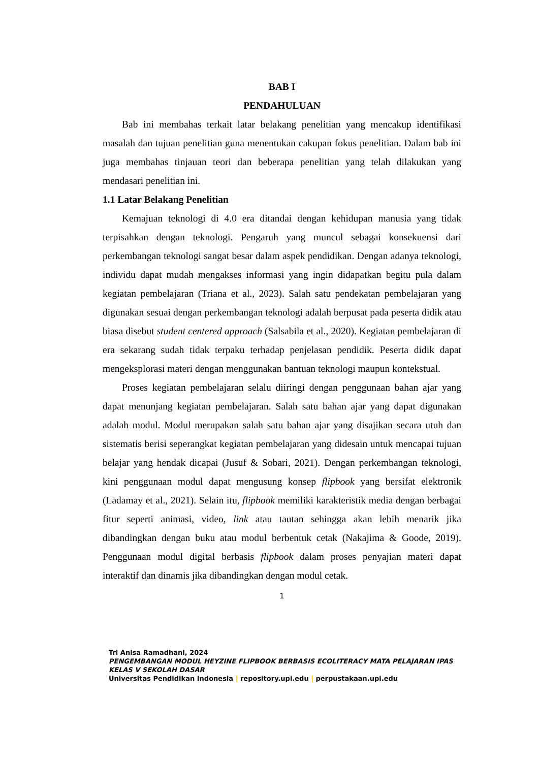BAB I
PENDAHULUAN
Bab ini membahas terkait latar belakang penelitian yang mencakup identifikasi masalah dan tujuan penelitian guna menentukan cakupan fokus penelitian. Dalam bab ini juga membahas tinjauan teori dan beberapa penelitian yang telah dilakukan yang mendasari penelitian ini.
1.1 Latar Belakang Penelitian
Kemajuan teknologi di 4.0 era ditandai dengan kehidupan manusia yang tidak terpisahkan dengan teknologi. Pengaruh yang muncul sebagai konsekuensi dari perkembangan teknologi sangat besar dalam aspek pendidikan. Dengan adanya teknologi, individu dapat mudah mengakses informasi yang ingin didapatkan begitu pula dalam kegiatan pembelajaran (Triana et al., 2023). Salah satu pendekatan pembelajaran yang digunakan sesuai dengan perkembangan teknologi adalah berpusat pada peserta didik atau biasa disebut student centered approach (Salsabila et al., 2020). Kegiatan pembelajaran di era sekarang sudah tidak terpaku terhadap penjelasan pendidik. Peserta didik dapat mengeksplorasi materi dengan menggunakan bantuan teknologi maupun kontekstual.
Proses kegiatan pembelajaran selalu diiringi dengan penggunaan bahan ajar yang dapat menunjang kegiatan pembelajaran. Salah satu bahan ajar yang dapat digunakan adalah modul. Modul merupakan salah satu bahan ajar yang disajikan secara utuh dan sistematis berisi seperangkat kegiatan pembelajaran yang didesain untuk mencapai tujuan belajar yang hendak dicapai (Jusuf & Sobari, 2021). Dengan perkembangan teknologi, kini penggunaan modul dapat mengusung konsep flipbook yang bersifat elektronik (Ladamay et al., 2021). Selain itu, flipbook memiliki karakteristik media dengan berbagai fitur seperti animasi, video, link atau tautan sehingga akan lebih menarik jika dibandingkan dengan buku atau modul berbentuk cetak (Nakajima & Goode, 2019). Penggunaan modul digital berbasis flipbook dalam proses penyajian materi dapat interaktif dan dinamis jika dibandingkan dengan modul cetak.
1
Tri Anisa Ramadhani, 2024
PENGEMBANGAN MODUL HEYZINE FLIPBOOK BERBASIS ECOLITERACY MATA PELAJARAN IPAS KELAS V SEKOLAH DASAR
Universitas Pendidikan Indonesia | repository.upi.edu | perpustakaan.upi.edu